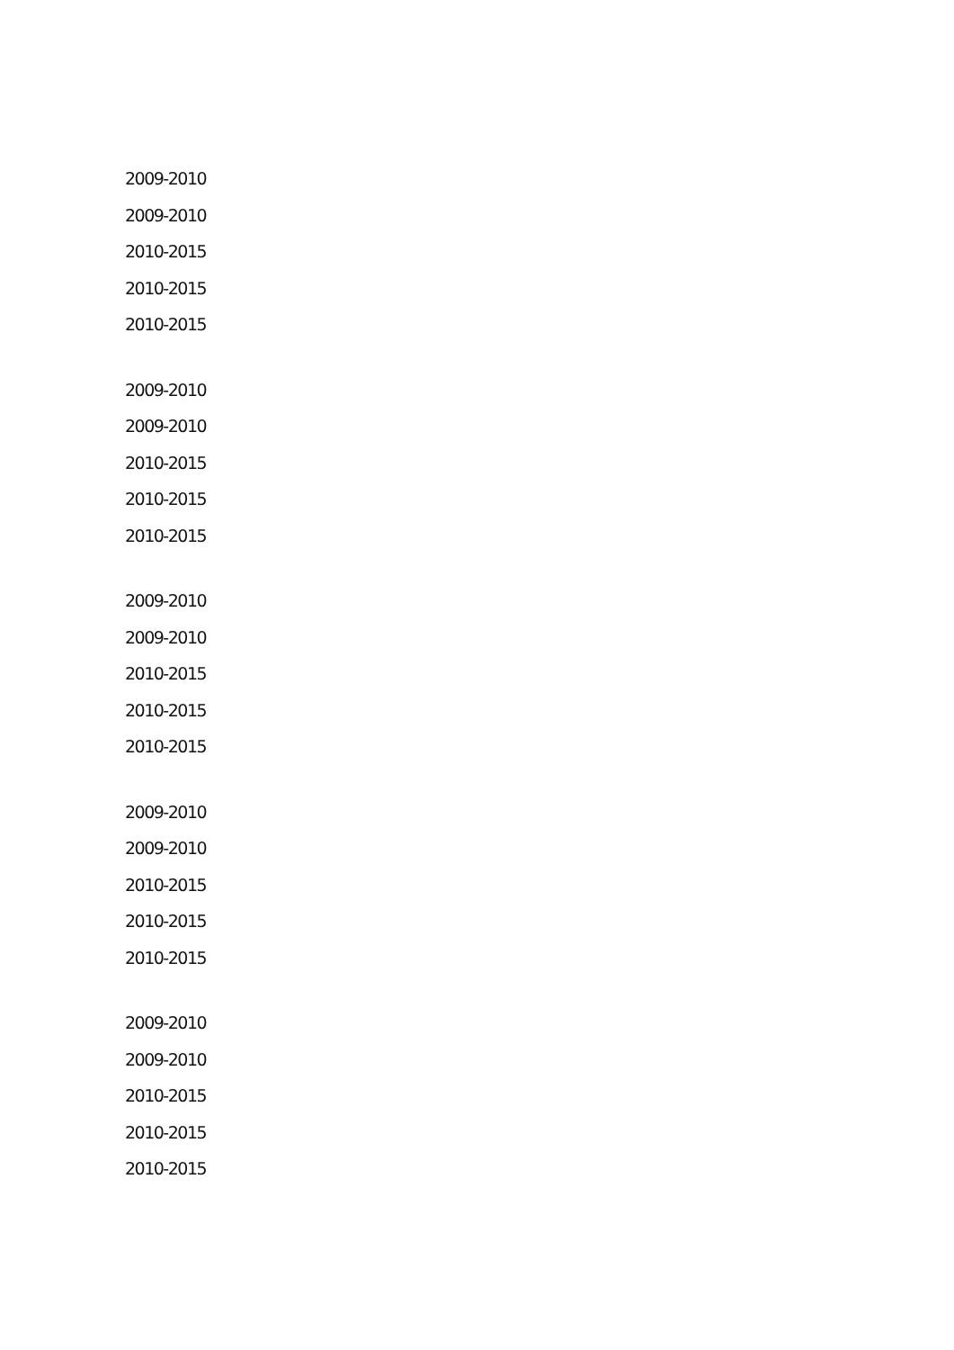2009-2010
2009-2010
2010-2015
2010-2015
2010-2015
2009-2010
2009-2010
2010-2015
2010-2015
2010-2015
2009-2010
2009-2010
2010-2015
2010-2015
2010-2015
2009-2010
2009-2010
2010-2015
2010-2015
2010-2015
2009-2010
2009-2010
2010-2015
2010-2015
2010-2015